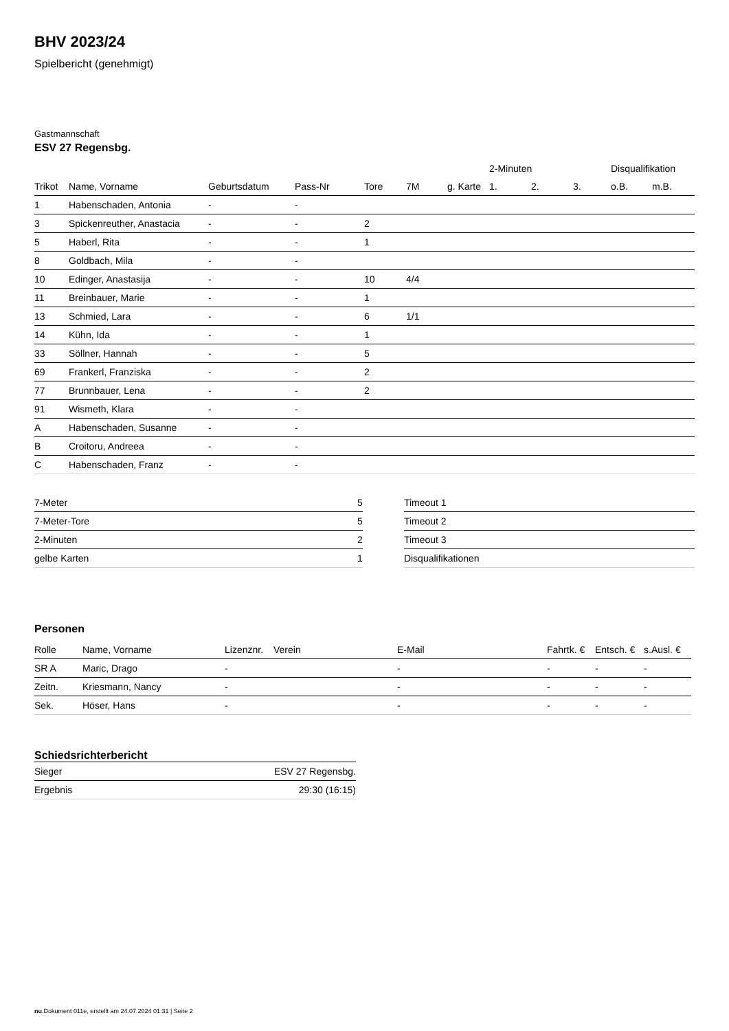BHV 2023/24
Spielbericht (genehmigt)
Gastmannschaft
ESV 27 Regensbg.
| | | | | | | | 2-Minuten | | | Disqualifikation | |
| --- | --- | --- | --- | --- | --- | --- | --- | --- | --- | --- | --- |
| Trikot | Name, Vorname | Geburtsdatum | Pass-Nr | Tore | 7M | g. Karte | 1. | 2. | 3. | o.B. | m.B. |
| 1 | Habenschaden, Antonia | - | - | | | | | | | | |
| 3 | Spickenreuther, Anastacia | - | - | 2 | | | | | | | |
| 5 | Haberl, Rita | - | - | 1 | | | | | | | |
| 8 | Goldbach, Mila | - | - | | | | | | | | |
| 10 | Edinger, Anastasija | - | - | 10 | 4/4 | | | | | | |
| 11 | Breinbauer, Marie | - | - | 1 | | | | | | | |
| 13 | Schmied, Lara | - | - | 6 | 1/1 | | | | | | |
| 14 | Kühn, Ida | - | - | 1 | | | | | | | |
| 33 | Söllner, Hannah | - | - | 5 | | | | | | | |
| 69 | Frankerl, Franziska | - | - | 2 | | | | | | | |
| 77 | Brunnbauer, Lena | - | - | 2 | | | | | | | |
| 91 | Wismeth, Klara | - | - | | | | | | | | |
| A | Habenschaden, Susanne | - | - | | | | | | | | |
| B | Croitoru, Andreea | - | - | | | | | | | | |
| C | Habenschaden, Franz | - | - | | | | | | | | |
| 7-Meter | 5 |
| 7-Meter-Tore | 5 |
| 2-Minuten | 2 |
| gelbe Karten | 1 |
| Timeout 1 |
| Timeout 2 |
| Timeout 3 |
| Disqualifikationen |
Personen
| Rolle | Name, Vorname | Lizenznr. | Verein | E-Mail | Fahrtk. € | Entsch. € | s.Ausl. € |
| --- | --- | --- | --- | --- | --- | --- | --- |
| SR A | Maric, Drago | - | | - | - | - | - |
| Zeitn. | Kriesmann, Nancy | - | | - | - | - | - |
| Sek. | Höser, Hans | - | | - | - | - | - |
Schiedsrichterbericht
| Sieger | ESV 27 Regensbg. |
| Ergebnis | 29:30 (16:15) |
nu.Dokument 011e, erstellt am 24.07.2024 01:31 | Seite 2